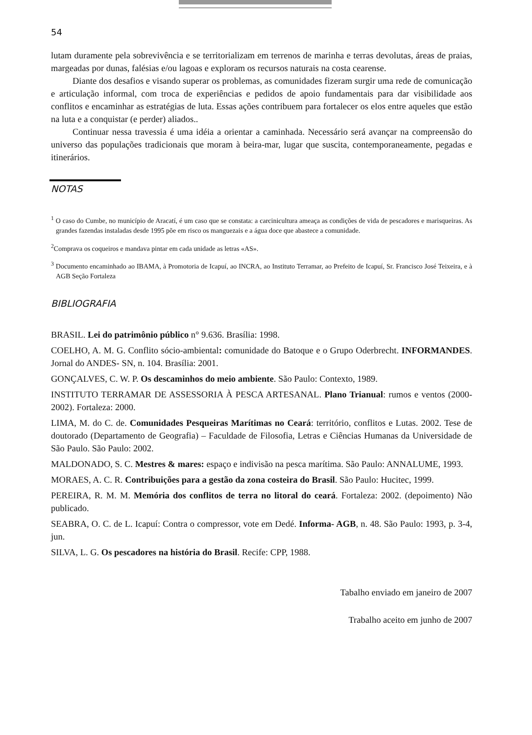54
lutam duramente pela sobrevivência e se territorializam em terrenos de marinha e terras devolutas, áreas de praias, margeadas por dunas, falésias e/ou lagoas e exploram os recursos naturais na costa cearense.
Diante dos desafios e visando superar os problemas, as comunidades fizeram surgir uma rede de comunicação e articulação informal, com troca de experiências e pedidos de apoio fundamentais para dar visibilidade aos conflitos e encaminhar as estratégias de luta. Essas ações contribuem para fortalecer os elos entre aqueles que estão na luta e a conquistar (e perder) aliados..
Continuar nessa travessia é uma idéia a orientar a caminhada. Necessário será avançar na compreensão do universo das populações tradicionais que moram à beira-mar, lugar que suscita, contemporaneamente, pegadas e itinerários.
NOTAS
<sup>1</sup> O caso do Cumbe, no município de Aracatí, é um caso que se constata: a carcinicultura ameaça as condições de vida de pescadores e marisqueiras. As grandes fazendas instaladas desde 1995 põe em risco os manguezais e a água doce que abastece a comunidade.
<sup>2</sup> Comprava os coqueiros e mandava pintar em cada unidade as letras «AS».
<sup>3</sup> Documento encaminhado ao IBAMA, à Promotoria de Icapuí, ao INCRA, ao Instituto Terramar, ao Prefeito de Icapuí, Sr. Francisco José Teixeira, e à AGB Seção Fortaleza
BIBLIOGRAFIA
BRASIL. Lei do patrimônio público n° 9.636. Brasília: 1998.
COELHO, A. M. G. Conflito sócio-ambiental: comunidade do Batoque e o Grupo Oderbrecht. INFORMANDES. Jornal do ANDES- SN, n. 104. Brasília: 2001.
GONÇALVES, C. W. P. Os descaminhos do meio ambiente. São Paulo: Contexto, 1989.
INSTITUTO TERRAMAR DE ASSESSORIA À PESCA ARTESANAL. Plano Trianual: rumos e ventos (2000-2002). Fortaleza: 2000.
LIMA, M. do C. de. Comunidades Pesqueiras Marítimas no Ceará: território, conflitos e Lutas. 2002. Tese de doutorado (Departamento de Geografia) – Faculdade de Filosofia, Letras e Ciências Humanas da Universidade de São Paulo. São Paulo: 2002.
MALDONADO, S. C. Mestres & mares: espaço e indivisão na pesca marítima. São Paulo: ANNALUME, 1993.
MORAES, A. C. R. Contribuições para a gestão da zona costeira do Brasil. São Paulo: Hucitec, 1999.
PEREIRA, R. M. M. Memória dos conflitos de terra no litoral do ceará. Fortaleza: 2002. (depoimento) Não publicado.
SEABRA, O. C. de L. Icapuí: Contra o compressor, vote em Dedé. Informa- AGB, n. 48. São Paulo: 1993, p. 3-4, jun.
SILVA, L. G. Os pescadores na história do Brasil. Recife: CPP, 1988.
Tabalho enviado em janeiro de 2007
Trabalho aceito em junho de 2007